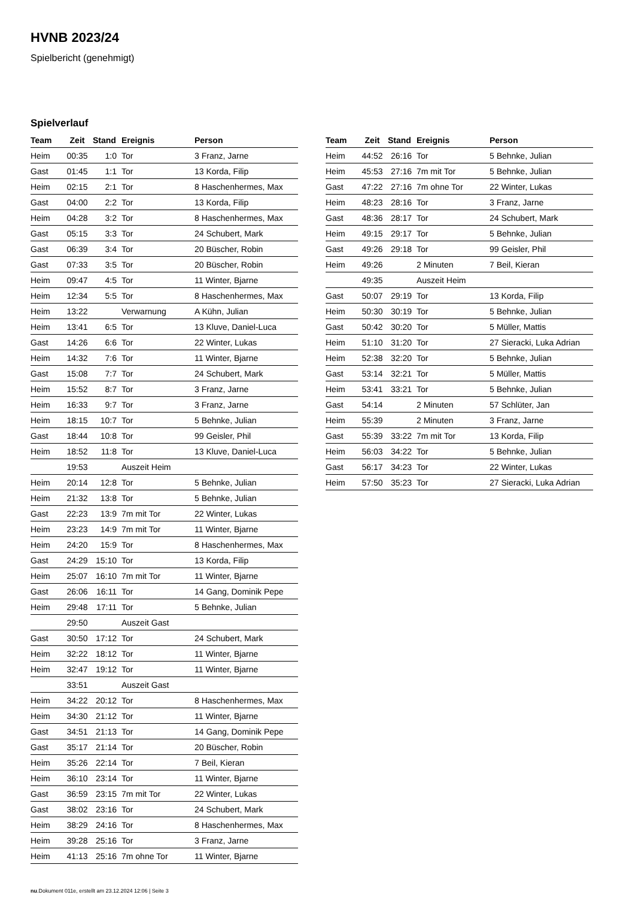HVNB 2023/24
Spielbericht (genehmigt)
Spielverlauf
| Team | Zeit | Stand | Ereignis | Person |
| --- | --- | --- | --- | --- |
| Heim | 00:35 | 1:0 | Tor | 3 Franz, Jarne |
| Gast | 01:45 | 1:1 | Tor | 13 Korda, Filip |
| Heim | 02:15 | 2:1 | Tor | 8 Haschenhermes, Max |
| Gast | 04:00 | 2:2 | Tor | 13 Korda, Filip |
| Heim | 04:28 | 3:2 | Tor | 8 Haschenhermes, Max |
| Gast | 05:15 | 3:3 | Tor | 24 Schubert, Mark |
| Gast | 06:39 | 3:4 | Tor | 20 Büscher, Robin |
| Gast | 07:33 | 3:5 | Tor | 20 Büscher, Robin |
| Heim | 09:47 | 4:5 | Tor | 11 Winter, Bjarne |
| Heim | 12:34 | 5:5 | Tor | 8 Haschenhermes, Max |
| Heim | 13:22 | | Verwarnung | A Kühn, Julian |
| Heim | 13:41 | 6:5 | Tor | 13 Kluve, Daniel-Luca |
| Gast | 14:26 | 6:6 | Tor | 22 Winter, Lukas |
| Heim | 14:32 | 7:6 | Tor | 11 Winter, Bjarne |
| Gast | 15:08 | 7:7 | Tor | 24 Schubert, Mark |
| Heim | 15:52 | 8:7 | Tor | 3 Franz, Jarne |
| Heim | 16:33 | 9:7 | Tor | 3 Franz, Jarne |
| Heim | 18:15 | 10:7 | Tor | 5 Behnke, Julian |
| Gast | 18:44 | 10:8 | Tor | 99 Geisler, Phil |
| Heim | 18:52 | 11:8 | Tor | 13 Kluve, Daniel-Luca |
| | 19:53 | | Auszeit Heim | |
| Heim | 20:14 | 12:8 | Tor | 5 Behnke, Julian |
| Heim | 21:32 | 13:8 | Tor | 5 Behnke, Julian |
| Gast | 22:23 | 13:9 | 7m mit Tor | 22 Winter, Lukas |
| Heim | 23:23 | 14:9 | 7m mit Tor | 11 Winter, Bjarne |
| Heim | 24:20 | 15:9 | Tor | 8 Haschenhermes, Max |
| Gast | 24:29 | 15:10 | Tor | 13 Korda, Filip |
| Heim | 25:07 | 16:10 | 7m mit Tor | 11 Winter, Bjarne |
| Gast | 26:06 | 16:11 | Tor | 14 Gang, Dominik Pepe |
| Heim | 29:48 | 17:11 | Tor | 5 Behnke, Julian |
| | 29:50 | | Auszeit Gast | |
| Gast | 30:50 | 17:12 | Tor | 24 Schubert, Mark |
| Heim | 32:22 | 18:12 | Tor | 11 Winter, Bjarne |
| Heim | 32:47 | 19:12 | Tor | 11 Winter, Bjarne |
| | 33:51 | | Auszeit Gast | |
| Heim | 34:22 | 20:12 | Tor | 8 Haschenhermes, Max |
| Heim | 34:30 | 21:12 | Tor | 11 Winter, Bjarne |
| Gast | 34:51 | 21:13 | Tor | 14 Gang, Dominik Pepe |
| Gast | 35:17 | 21:14 | Tor | 20 Büscher, Robin |
| Heim | 35:26 | 22:14 | Tor | 7 Beil, Kieran |
| Heim | 36:10 | 23:14 | Tor | 11 Winter, Bjarne |
| Gast | 36:59 | 23:15 | 7m mit Tor | 22 Winter, Lukas |
| Gast | 38:02 | 23:16 | Tor | 24 Schubert, Mark |
| Heim | 38:29 | 24:16 | Tor | 8 Haschenhermes, Max |
| Heim | 39:28 | 25:16 | Tor | 3 Franz, Jarne |
| Heim | 41:13 | 25:16 | 7m ohne Tor | 11 Winter, Bjarne |
| Team | Zeit | Stand | Ereignis | Person |
| --- | --- | --- | --- | --- |
| Heim | 44:52 | 26:16 | Tor | 5 Behnke, Julian |
| Heim | 45:53 | 27:16 | 7m mit Tor | 5 Behnke, Julian |
| Gast | 47:22 | 27:16 | 7m ohne Tor | 22 Winter, Lukas |
| Heim | 48:23 | 28:16 | Tor | 3 Franz, Jarne |
| Gast | 48:36 | 28:17 | Tor | 24 Schubert, Mark |
| Heim | 49:15 | 29:17 | Tor | 5 Behnke, Julian |
| Gast | 49:26 | 29:18 | Tor | 99 Geisler, Phil |
| Heim | 49:26 | | 2 Minuten | 7 Beil, Kieran |
| | 49:35 | | Auszeit Heim | |
| Gast | 50:07 | 29:19 | Tor | 13 Korda, Filip |
| Heim | 50:30 | 30:19 | Tor | 5 Behnke, Julian |
| Gast | 50:42 | 30:20 | Tor | 5 Müller, Mattis |
| Heim | 51:10 | 31:20 | Tor | 27 Sieracki, Luka Adrian |
| Heim | 52:38 | 32:20 | Tor | 5 Behnke, Julian |
| Gast | 53:14 | 32:21 | Tor | 5 Müller, Mattis |
| Heim | 53:41 | 33:21 | Tor | 5 Behnke, Julian |
| Gast | 54:14 | | 2 Minuten | 57 Schlüter, Jan |
| Heim | 55:39 | | 2 Minuten | 3 Franz, Jarne |
| Gast | 55:39 | 33:22 | 7m mit Tor | 13 Korda, Filip |
| Heim | 56:03 | 34:22 | Tor | 5 Behnke, Julian |
| Gast | 56:17 | 34:23 | Tor | 22 Winter, Lukas |
| Heim | 57:50 | 35:23 | Tor | 27 Sieracki, Luka Adrian |
nu.Dokument 011e, erstellt am 23.12.2024 12:06 | Seite 3